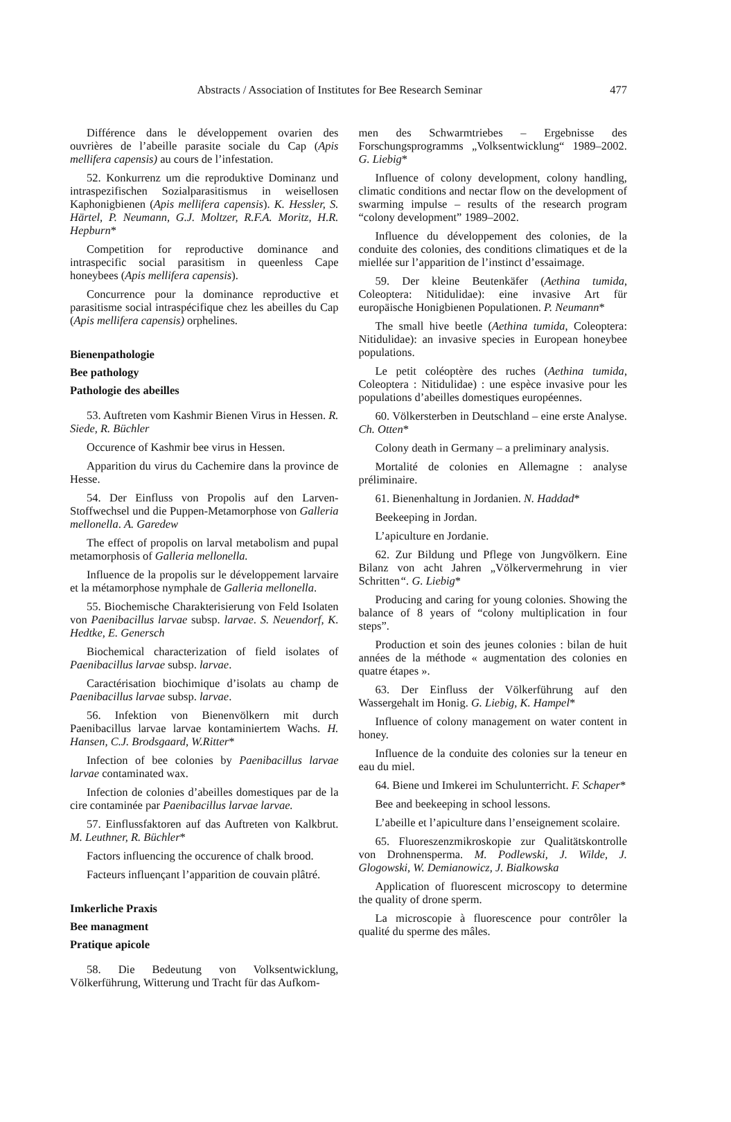Abstracts / Association of Institutes for Bee Research Seminar 477
Différence dans le développement ovarien des ouvrières de l’abeille parasite sociale du Cap (Apis mellifera capensis) au cours de l’infestation.
52. Konkurrenz um die reproduktive Dominanz und intraspezifischen Sozialparasitismus in weisellosen Kaphonigbienen (Apis mellifera capensis). K. Hessler, S. Härtel, P. Neumann, G.J. Moltzer, R.F.A. Moritz, H.R. Hepburn*
Competition for reproductive dominance and intraspecific social parasitism in queenless Cape honeybees (Apis mellifera capensis).
Concurrence pour la dominance reproductive et parasitisme social intraspécifique chez les abeilles du Cap (Apis mellifera capensis) orphelines.
Bienenpathologie
Bee pathology
Pathologie des abeilles
53. Auftreten vom Kashmir Bienen Virus in Hessen. R. Siede, R. Büchler
Occurence of Kashmir bee virus in Hessen.
Apparition du virus du Cachemire dans la province de Hesse.
54. Der Einfluss von Propolis auf den Larven-Stoffwechsel und die Puppen-Metamorphose von Galleria mellonella. A. Garedew
The effect of propolis on larval metabolism and pupal metamorphosis of Galleria mellonella.
Influence de la propolis sur le développement larvaire et la métamorphose nymphale de Galleria mellonella.
55. Biochemische Charakterisierung von Feld Isolaten von Paenibacillus larvae subsp. larvae. S. Neuendorf, K. Hedtke, E. Genersch
Biochemical characterization of field isolates of Paenibacillus larvae subsp. larvae.
Caractérisation biochimique d’isolats au champ de Paenibacillus larvae subsp. larvae.
56. Infektion von Bienenvölkern mit durch Paenibacillus larvae larvae kontaminiertem Wachs. H. Hansen, C.J. Brodsgaard, W.Ritter*
Infection of bee colonies by Paenibacillus larvae larvae contaminated wax.
Infection de colonies d’abeilles domestiques par de la cire contaminée par Paenibacillus larvae larvae.
57. Einflussfaktoren auf das Auftreten von Kalkbrut. M. Leuthner, R. Büchler*
Factors influencing the occurence of chalk brood.
Facteurs influençant l’apparition de couvain plâtré.
Imkerliche Praxis
Bee managment
Pratique apicole
58. Die Bedeutung von Volksentwicklung, Völkerführung, Witterung und Tracht für das Aufkom-
men des Schwarmtriebes – Ergebnisse des Forschungsprogramms „Volksentwicklung“ 1989–2002. G. Liebig*
Influence of colony development, colony handling, climatic conditions and nectar flow on the development of swarming impulse – results of the research program “colony development” 1989–2002.
Influence du développement des colonies, de la conduite des colonies, des conditions climatiques et de la miellée sur l’apparition de l’instinct d’essaimage.
59. Der kleine Beutenkäfer (Aethina tumida, Coleoptera: Nitidulidae): eine invasive Art für europäische Honigbienen Populationen. P. Neumann*
The small hive beetle (Aethina tumida, Coleoptera: Nitidulidae): an invasive species in European honeybee populations.
Le petit coléoptère des ruches (Aethina tumida, Coleoptera : Nitidulidae) : une espèce invasive pour les populations d’abeilles domestiques européennes.
60. Völkersterben in Deutschland – eine erste Analyse. Ch. Otten*
Colony death in Germany – a preliminary analysis.
Mortalité de colonies en Allemagne : analyse préliminaire.
61. Bienenhaltung in Jordanien. N. Haddad*
Beekeeping in Jordan.
L’apiculture en Jordanie.
62. Zur Bildung und Pflege von Jungvölkern. Eine Bilanz von acht Jahren „Völkervermehrung in vier Schritten“. G. Liebig*
Producing and caring for young colonies. Showing the balance of 8 years of “colony multiplication in four steps”.
Production et soin des jeunes colonies : bilan de huit années de la méthode « augmentation des colonies en quatre étapes ».
63. Der Einfluss der Völkerführung auf den Wassergehalt im Honig. G. Liebig, K. Hampel*
Influence of colony management on water content in honey.
Influence de la conduite des colonies sur la teneur en eau du miel.
64. Biene und Imkerei im Schulunterricht. F. Schaper*
Bee and beekeeping in school lessons.
L’abeille et l’apiculture dans l’enseignement scolaire.
65. Fluoreszenzmikroskopie zur Qualitätskontrolle von Drohnensperma. M. Podlewski, J. Wilde, J. Glogowski, W. Demianowicz, J. Bialkowska
Application of fluorescent microscopy to determine the quality of drone sperm.
La microscopie à fluorescence pour contrôler la qualité du sperme des mâles.